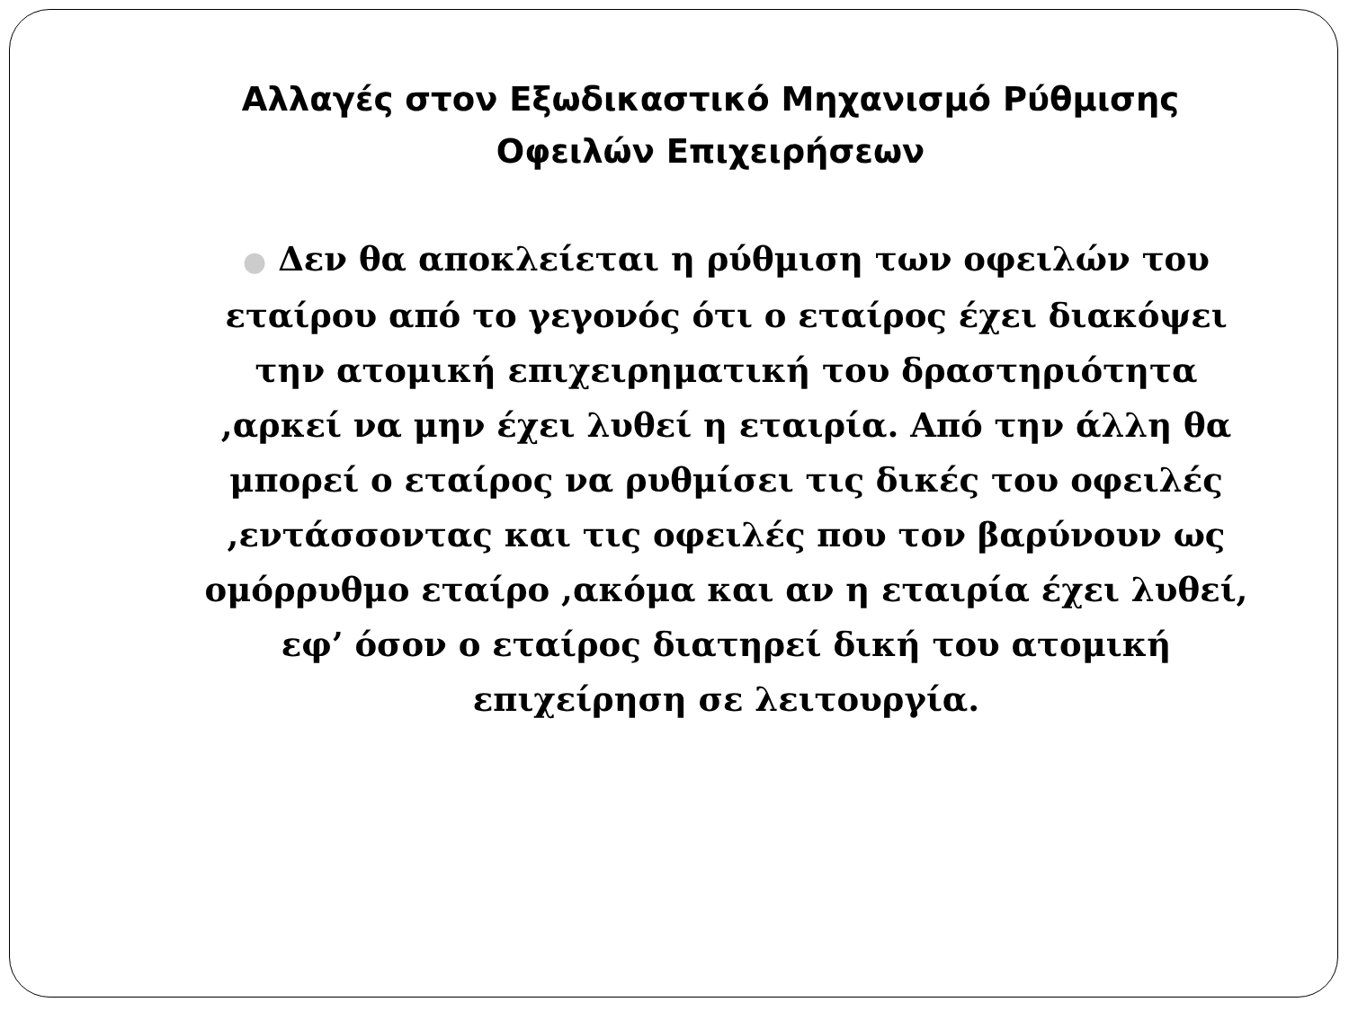Αλλαγές στον Εξωδικαστικό Μηχανισμό Ρύθμισης Οφειλών Επιχειρήσεων
● Δεν θα αποκλείεται η ρύθμιση των οφειλών του εταίρου από το γεγονός ότι ο εταίρος έχει διακόψει την ατομική επιχειρηματική του δραστηριότητα ,αρκεί να μην έχει λυθεί η εταιρία. Από την άλλη θα μπορεί ο εταίρος να ρυθμίσει τις δικές του οφειλές ,εντάσσοντας και τις οφειλές που τον βαρύνουν ως ομόρρυθμο εταίρο ,ακόμα και αν η εταιρία έχει λυθεί, εφ’ όσον ο εταίρος διατηρεί δική του ατομική επιχείρηση σε λειτουργία.